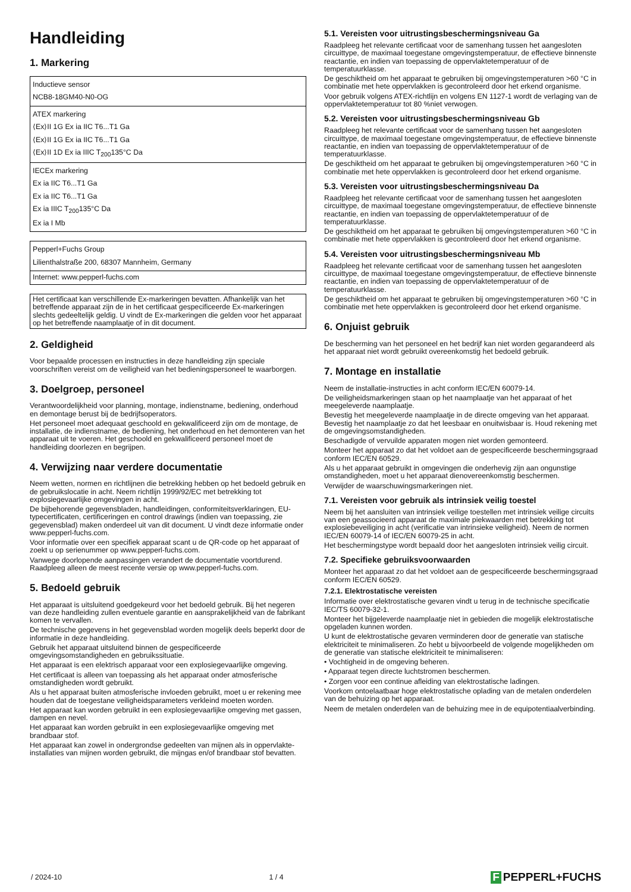Handleiding
1. Markering
| Inductieve sensor NCB8-18GM40-N0-OG |
| ATEX markering ⟨Ex⟩II 1G Ex ia IIC T6...T1 Ga ⟨Ex⟩II 1G Ex ia IIC T6...T1 Ga ⟨Ex⟩II 1D Ex ia IIIC T<sub>200</sub>135°C Da |
| IECEx markering Ex ia IIC T6...T1 Ga Ex ia IIC T6...T1 Ga Ex ia IIIC T<sub>200</sub>135°C Da Ex ia I Mb |
| Pepperl+Fuchs Group Lilienthalstraße 200, 68307 Mannheim, Germany |
| Internet: www.pepperl-fuchs.com |
Het certificaat kan verschillende Ex-markeringen bevatten. Afhankelijk van het betreffende apparaat zijn de in het certificaat gespecificeerde Ex-markeringen slechts gedeeltelijk geldig. U vindt de Ex-markeringen die gelden voor het apparaat op het betreffende naamplaatje of in dit document.
2. Geldigheid
Voor bepaalde processen en instructies in deze handleiding zijn speciale voorschriften vereist om de veiligheid van het bedieningspersoneel te waarborgen.
3. Doelgroep, personeel
Verantwoordelijkheid voor planning, montage, indienstname, bediening, onderhoud en demontage berust bij de bedrijfsoperators.
Het personeel moet adequaat geschoold en gekwalificeerd zijn om de montage, de installatie, de indienstname, de bediening, het onderhoud en het demonteren van het apparaat uit te voeren. Het geschoold en gekwalificeerd personeel moet de handleiding doorlezen en begrijpen.
4. Verwijzing naar verdere documentatie
Neem wetten, normen en richtlijnen die betrekking hebben op het bedoeld gebruik en de gebruikslocatie in acht. Neem richtlijn 1999/92/EC met betrekking tot explosiegevaarlijke omgevingen in acht.
De bijbehorende gegevensbladen, handleidingen, conformiteitsverklaringen, EU-typecertificaten, certificeringen en control drawings (indien van toepassing, zie gegevensblad) maken onderdeel uit van dit document. U vindt deze informatie onder www.pepperl-fuchs.com.
Voor informatie over een specifiek apparaat scant u de QR-code op het apparaat of zoekt u op serienummer op www.pepperl-fuchs.com.
Vanwege doorlopende aanpassingen verandert de documentatie voortdurend. Raadpleeg alleen de meest recente versie op www.pepperl-fuchs.com.
5. Bedoeld gebruik
Het apparaat is uitsluitend goedgekeurd voor het bedoeld gebruik. Bij het negeren van deze handleiding zullen eventuele garantie en aansprakelijkheid van de fabrikant komen te vervallen.
De technische gegevens in het gegevensblad worden mogelijk deels beperkt door de informatie in deze handleiding.
Gebruik het apparaat uitsluitend binnen de gespecificeerde omgevingsomstandigheden en gebruikssituatie.
Het apparaat is een elektrisch apparaat voor een explosiegevaarlijke omgeving.
Het certificaat is alleen van toepassing als het apparaat onder atmosferische omstandigheden wordt gebruikt.
Als u het apparaat buiten atmosferische invloeden gebruikt, moet u er rekening mee houden dat de toegestane veiligheidsparameters verkleind moeten worden.
Het apparaat kan worden gebruikt in een explosiegevaarlijke omgeving met gassen, dampen en nevel.
Het apparaat kan worden gebruikt in een explosiegevaarlijke omgeving met brandbaar stof.
Het apparaat kan zowel in ondergrondse gedeelten van mijnen als in oppervlakte-installaties van mijnen worden gebruikt, die mijngas en/of brandbaar stof bevatten.
5.1. Vereisten voor uitrustingsbeschermingsniveau Ga
Raadpleeg het relevante certificaat voor de samenhang tussen het aangesloten circuittype, de maximaal toegestane omgevingstemperatuur, de effectieve binnenste reactantie, en indien van toepassing de oppervlaktetemperatuur of de temperatuurklasse.
De geschiktheid om het apparaat te gebruiken bij omgevingstemperaturen >60 °C in combinatie met hete oppervlakken is gecontroleerd door het erkend organisme.
Voor gebruik volgens ATEX-richtlijn en volgens EN 1127-1 wordt de verlaging van de oppervlaktetemperatuur tot 80 %niet verwogen.
5.2. Vereisten voor uitrustingsbeschermingsniveau Gb
Raadpleeg het relevante certificaat voor de samenhang tussen het aangesloten circuittype, de maximaal toegestane omgevingstemperatuur, de effectieve binnenste reactantie, en indien van toepassing de oppervlaktetemperatuur of de temperatuurklasse.
De geschiktheid om het apparaat te gebruiken bij omgevingstemperaturen >60 °C in combinatie met hete oppervlakken is gecontroleerd door het erkend organisme.
5.3. Vereisten voor uitrustingsbeschermingsniveau Da
Raadpleeg het relevante certificaat voor de samenhang tussen het aangesloten circuittype, de maximaal toegestane omgevingstemperatuur, de effectieve binnenste reactantie, en indien van toepassing de oppervlaktetemperatuur of de temperatuurklasse.
De geschiktheid om het apparaat te gebruiken bij omgevingstemperaturen >60 °C in combinatie met hete oppervlakken is gecontroleerd door het erkend organisme.
5.4. Vereisten voor uitrustingsbeschermingsniveau Mb
Raadpleeg het relevante certificaat voor de samenhang tussen het aangesloten circuittype, de maximaal toegestane omgevingstemperatuur, de effectieve binnenste reactantie, en indien van toepassing de oppervlaktetemperatuur of de temperatuurklasse.
De geschiktheid om het apparaat te gebruiken bij omgevingstemperaturen >60 °C in combinatie met hete oppervlakken is gecontroleerd door het erkend organisme.
6. Onjuist gebruik
De bescherming van het personeel en het bedrijf kan niet worden gegarandeerd als het apparaat niet wordt gebruikt overeenkomstig het bedoeld gebruik.
7. Montage en installatie
Neem de installatie-instructies in acht conform IEC/EN 60079-14.
De veiligheidsmarkeringen staan op het naamplaatje van het apparaat of het meegeleverde naamplaatje.
Bevestig het meegeleverde naamplaatje in de directe omgeving van het apparaat. Bevestig het naamplaatje zo dat het leesbaar en onuitwisbaar is. Houd rekening met de omgevingsomstandigheden.
Beschadigde of vervuilde apparaten mogen niet worden gemonteerd.
Monteer het apparaat zo dat het voldoet aan de gespecificeerde beschermingsgraad conform IEC/EN 60529.
Als u het apparaat gebruikt in omgevingen die onderhevig zijn aan ongunstige omstandigheden, moet u het apparaat dienovereenkomstig beschermen.
Verwijder de waarschuwingsmarkeringen niet.
7.1. Vereisten voor gebruik als intrinsiek veilig toestel
Neem bij het aansluiten van intrinsiek veilige toestellen met intrinsiek veilige circuits van een geassocieerd apparaat de maximale piekwaarden met betrekking tot explosiebeveiliging in acht (verificatie van intrinsieke veiligheid). Neem de normen IEC/EN 60079-14 of IEC/EN 60079-25 in acht.
Het beschermingstype wordt bepaald door het aangesloten intrinsiek veilig circuit.
7.2. Specifieke gebruiksvoorwaarden
Monteer het apparaat zo dat het voldoet aan de gespecificeerde beschermingsgraad conform IEC/EN 60529.
7.2.1. Elektrostatische vereisten
Informatie over elektrostatische gevaren vindt u terug in de technische specificatie IEC/TS 60079-32-1.
Monteer het bijgeleverde naamplaatje niet in gebieden die mogelijk elektrostatische opgeladen kunnen worden.
U kunt de elektrostatische gevaren verminderen door de generatie van statische elektriciteit te minimaliseren. Zo hebt u bijvoorbeeld de volgende mogelijkheden om de generatie van statische elektriciteit te minimaliseren:
• Vochtigheid in de omgeving beheren.
• Apparaat tegen directe luchtstromen beschermen.
• Zorgen voor een continue afleiding van elektrostatische ladingen.
Voorkom ontoelaatbaar hoge elektrostatische oplading van de metalen onderdelen van de behuizing op het apparaat.
Neem de metalen onderdelen van de behuizing mee in de equipotentiaalverbinding.
/ 2024-10 1 / 4
F PEPPERL+FUCHS